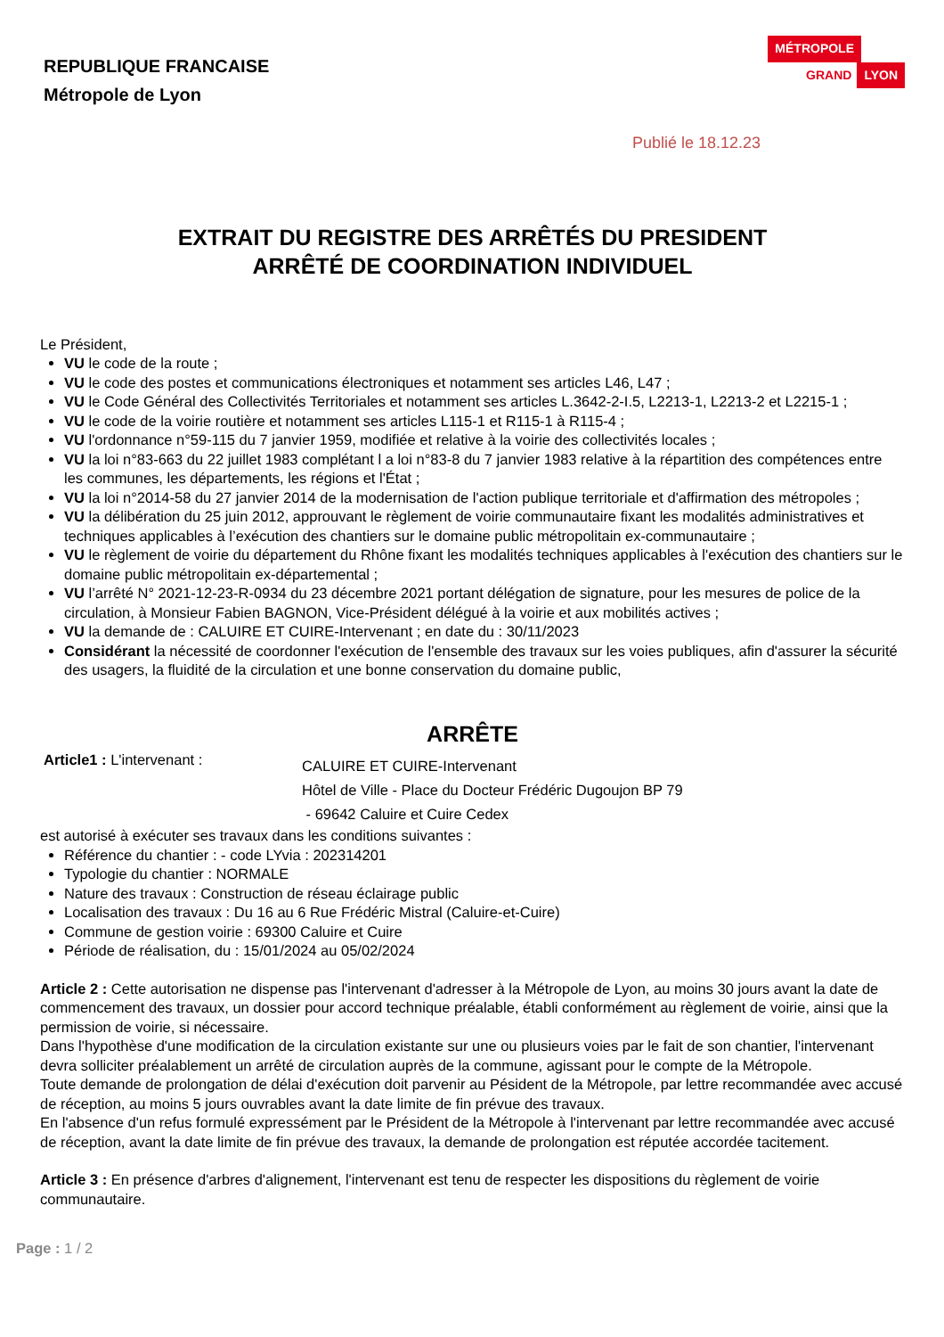REPUBLIQUE FRANCAISE
Métropole de Lyon
MÉTROPOLE
GRAND LYON
Publié le 18.12.23
EXTRAIT DU REGISTRE DES ARRÊTÉS DU PRESIDENT
ARRÊTÉ DE COORDINATION INDIVIDUEL
Le Président,
VU le code de la route ;
VU le code des postes et communications électroniques et notamment ses articles L46, L47 ;
VU le Code Général des Collectivités Territoriales et notamment ses articles L.3642-2-I.5, L2213-1, L2213-2 et L2215-1 ;
VU le code de la voirie routière et notamment ses articles L115-1 et R115-1 à R115-4 ;
VU l'ordonnance n°59-115 du 7 janvier 1959, modifiée et relative à la voirie des collectivités locales ;
VU la loi n°83-663 du 22 juillet 1983 complétant l a loi n°83-8 du 7 janvier 1983 relative à la répartition des compétences entre les communes, les départements, les régions et l'État ;
VU la loi n°2014-58 du 27 janvier 2014 de la modernisation de l'action publique territoriale et d'affirmation des métropoles ;
VU la délibération du 25 juin 2012, approuvant le règlement de voirie communautaire fixant les modalités administratives et techniques applicables à l’exécution des chantiers sur le domaine public métropolitain ex-communautaire ;
VU le règlement de voirie du département du Rhône fixant les modalités techniques applicables à l'exécution des chantiers sur le domaine public métropolitain ex-départemental ;
VU l’arrêté N° 2021-12-23-R-0934 du 23 décembre 2021 portant délégation de signature, pour les mesures de police de la circulation, à Monsieur Fabien BAGNON, Vice-Président délégué à la voirie et aux mobilités actives ;
VU la demande de : CALUIRE ET CUIRE-Intervenant ; en date du : 30/11/2023
Considérant la nécessité de coordonner l'exécution de l'ensemble des travaux sur les voies publiques, afin d'assurer la sécurité des usagers, la fluidité de la circulation et une bonne conservation du domaine public,
ARRÊTE
Article1 : L'intervenant :
CALUIRE ET CUIRE-Intervenant
Hôtel de Ville - Place du Docteur Frédéric Dugoujon BP 79
- 69642 Caluire et Cuire Cedex
est autorisé à exécuter ses travaux dans les conditions suivantes :
Référence du chantier : - code LYvia : 202314201
Typologie du chantier : NORMALE
Nature des travaux : Construction de réseau éclairage public
Localisation des travaux : Du 16 au 6 Rue Frédéric Mistral (Caluire-et-Cuire)
Commune de gestion voirie : 69300 Caluire et Cuire
Période de réalisation, du : 15/01/2024 au 05/02/2024
Article 2 : Cette autorisation ne dispense pas l'intervenant d'adresser à la Métropole de Lyon, au moins 30 jours avant la date de commencement des travaux, un dossier pour accord technique préalable, établi conformément au règlement de voirie, ainsi que la permission de voirie, si nécessaire.
Dans l'hypothèse d'une modification de la circulation existante sur une ou plusieurs voies par le fait de son chantier, l'intervenant devra solliciter préalablement un arrêté de circulation auprès de la commune, agissant pour le compte de la Métropole.
Toute demande de prolongation de délai d'exécution doit parvenir au Pésident de la Métropole, par lettre recommandée avec accusé de réception, au moins 5 jours ouvrables avant la date limite de fin prévue des travaux.
En l'absence d'un refus formulé expressément par le Président de la Métropole à l'intervenant par lettre recommandée avec accusé de réception, avant la date limite de fin prévue des travaux, la demande de prolongation est réputée accordée tacitement.
Article 3 : En présence d'arbres d'alignement, l'intervenant est tenu de respecter les dispositions du règlement de voirie communautaire.
Page : 1 / 2